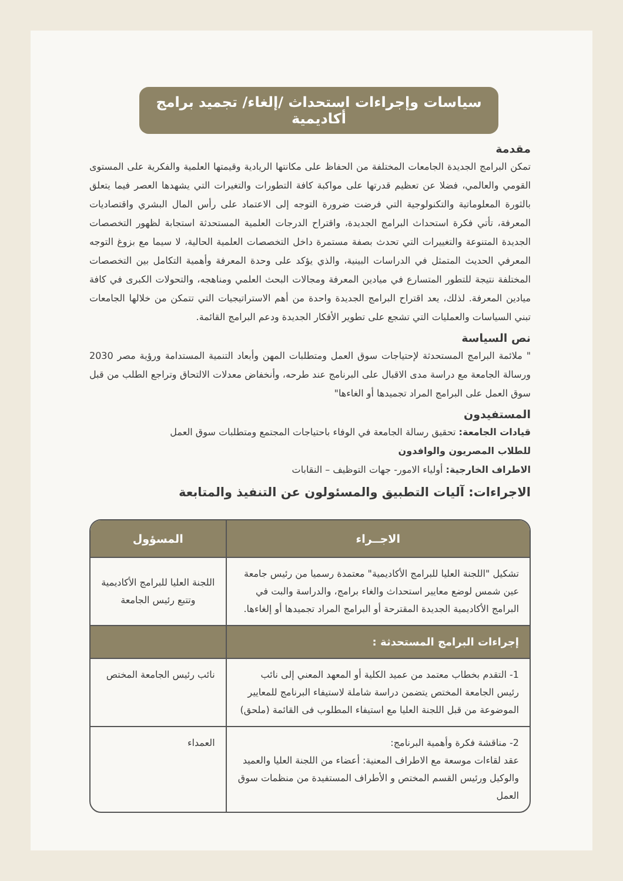سياسات وإجراءات استحداث /إلغاء/ تجميد برامج أكاديمية
مقدمة
تمكن البرامج الجديدة الجامعات المختلفة من الحفاظ على مكانتها الريادية وقيمتها العلمية والفكرية على المستوى القومي والعالمي، فضلا عن تعظيم قدرتها على مواكبة كافة التطورات والتغيرات التي يشهدها العصر فيما يتعلق بالثورة المعلوماتية والتكنولوجية التي فرضت ضرورة التوجه إلى الاعتماد على رأس المال البشري واقتصاديات المعرفة، تأتي فكرة استحداث البرامج الجديدة، واقتراح الدرجات العلمية المستحدثة استجابة لظهور التخصصات الجديدة المتنوعة والتغييرات التي تحدث بصفة مستمرة داخل التخصصات العلمية الحالية، لا سيما مع بزوغ التوجه المعرفي الحديث المتمثل في الدراسات البينية، والذي يؤكد على وحدة المعرفة وأهمية التكامل بين التخصصات المختلفة نتيجة للتطور المتسارع في ميادين المعرفة ومجالات البحث العلمي ومناهجه، والتحولات الكبرى في كافة ميادين المعرفة. لذلك، يعد اقتراح البرامج الجديدة واحدة من أهم الاستراتيجيات التي تتمكن من خلالها الجامعات تبني السياسات والعمليات التي تشجع على تطوير الأفكار الجديدة ودعم البرامج القائمة.
نص السياسة
" ملائمة البرامج المستحدثة لإحتياجات سوق العمل ومتطلبات المهن وأبعاد التنمية المستدامة ورؤية مصر 2030 ورسالة الجامعة مع دراسة مدى الاقبال على البرنامج عند طرحه، وأنخفاض معدلات الالتحاق وتراجع الطلب من قبل سوق العمل على البرامج المراد تجميدها أو الغاءها"
المستفيدون
قيادات الجامعة: تحقيق رسالة الجامعة في الوفاء باحتياجات المجتمع ومتطلبات سوق العمل
للطلاب المصريون والوافدون
الاطراف الخارجية: أولياء الامور- جهات التوظيف – النقابات
الاجراءات: آليات التطبيق والمسئولون عن التنفيذ والمتابعة
| الاجــراء | المسؤول |
| --- | --- |
| تشكيل "اللجنة العليا للبرامج الأكاديمية" معتمدة رسميا من رئيس جامعة عين شمس لوضع معايير استحداث والغاء برامج، والدراسة والبت في البرامج الأكاديمية الجديدة المقترحة أو البرامج المراد تجميدها أو إلغاءها. | اللجنة العليا للبرامج الأكاديمية وتتبع رئيس الجامعة |
| إجراءات البرامج المستحدثة : | |
| 1- التقدم بخطاب معتمد من عميد الكلية أو المعهد المعني إلى نائب رئيس الجامعة المختص يتضمن دراسة شاملة لاستيفاء البرنامج للمعايير الموضوعة من قبل اللجنة العليا مع استيفاء المطلوب فى القائمة (ملحق) | نائب رئيس الجامعة المختص |
| 2- مناقشة فكرة وأهمية البرنامج: عقد لقاءات موسعة مع الاطراف المعنية: أعضاء من اللجنة العليا والعميد والوكيل ورئيس القسم المختص و الأطراف المستفيدة من منظمات سوق العمل | العمداء |